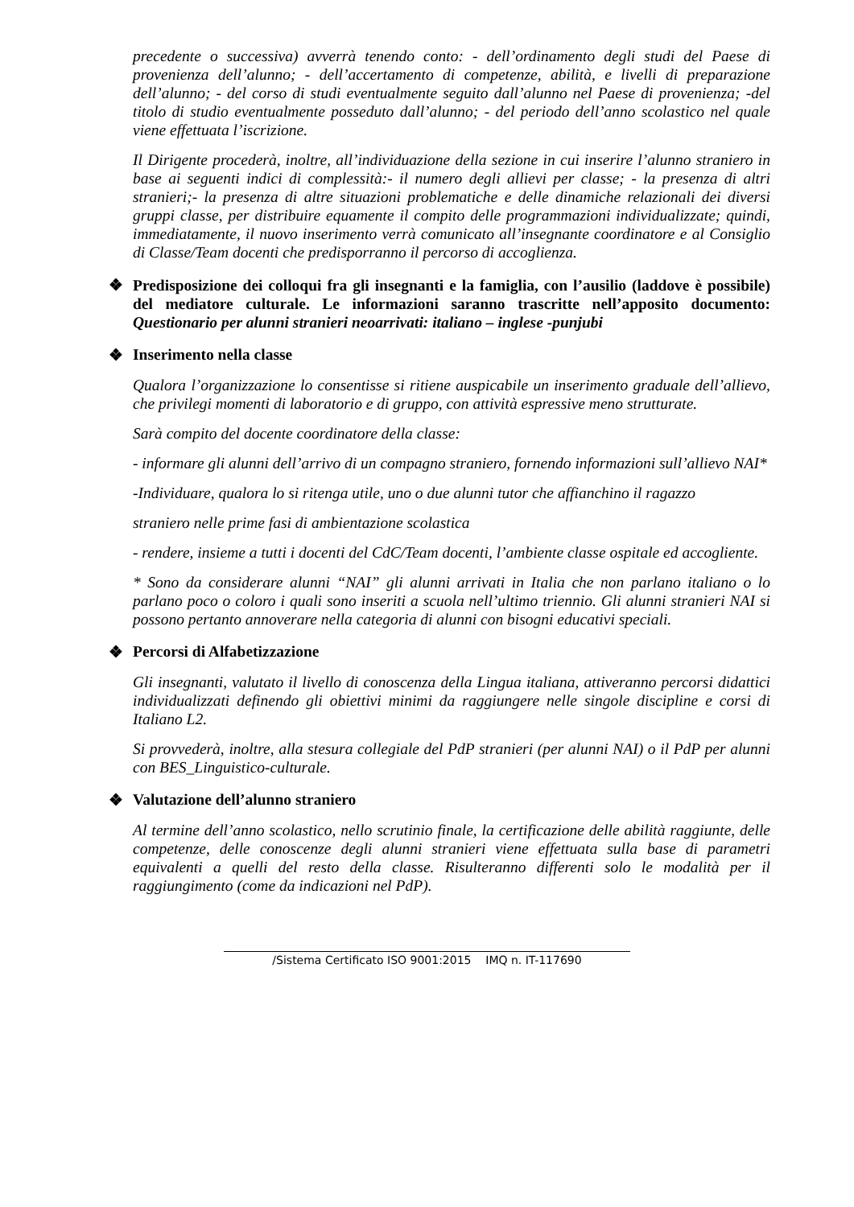precedente o successiva) avverrà tenendo conto: - dell’ordinamento degli studi del Paese di provenienza dell’alunno; - dell’accertamento di competenze, abilità, e livelli di preparazione dell’alunno; - del corso di studi eventualmente seguito dall’alunno nel Paese di provenienza; -del titolo di studio eventualmente posseduto dall’alunno; - del periodo dell’anno scolastico nel quale viene effettuata l’iscrizione.
Il Dirigente procederà, inoltre, all’individuazione della sezione in cui inserire l’alunno straniero in base ai seguenti indici di complessità:- il numero degli allievi per classe; - la presenza di altri stranieri;- la presenza di altre situazioni problematiche e delle dinamiche relazionali dei diversi gruppi classe, per distribuire equamente il compito delle programmazioni individualizzate; quindi, immediatamente, il nuovo inserimento verrà comunicato all’insegnante coordinatore e al Consiglio di Classe/Team docenti che predisporranno il percorso di accoglienza.
❖
Predisposizione dei colloqui fra gli insegnanti e la famiglia, con l’ausilio (laddove è possibile) del mediatore culturale. Le informazioni saranno trascritte nell’apposito documento: Questionario per alunni stranieri neoarrivati: italiano – inglese -punjubi
❖ Inserimento nella classe
Qualora l’organizzazione lo consentisse si ritiene auspicabile un inserimento graduale dell’allievo, che privilegi momenti di laboratorio e di gruppo, con attività espressive meno strutturate.
Sarà compito del docente coordinatore della classe:
- informare gli alunni dell’arrivo di un compagno straniero, fornendo informazioni sull’allievo NAI*
-Individuare, qualora lo si ritenga utile, uno o due alunni tutor che affianchino il ragazzo
straniero nelle prime fasi di ambientazione scolastica
- rendere, insieme a tutti i docenti del CdC/Team docenti, l’ambiente classe ospitale ed accogliente.
* Sono da considerare alunni “NAI” gli alunni arrivati in Italia che non parlano italiano o lo parlano poco o coloro i quali sono inseriti a scuola nell’ultimo triennio. Gli alunni stranieri NAI si possono pertanto annoverare nella categoria di alunni con bisogni educativi speciali.
❖ Percorsi di Alfabetizzazione
Gli insegnanti, valutato il livello di conoscenza della Lingua italiana, attiveranno percorsi didattici individualizzati definendo gli obiettivi minimi da raggiungere nelle singole discipline e corsi di Italiano L2.
Si provvederà, inoltre, alla stesura collegiale del PdP stranieri (per alunni NAI) o il PdP per alunni con BES_Linguistico-culturale.
❖ Valutazione dell’alunno straniero
Al termine dell’anno scolastico, nello scrutinio finale, la certificazione delle abilità raggiunte, delle competenze, delle conoscenze degli alunni stranieri viene effettuata sulla base di parametri equivalenti a quelli del resto della classe. Risulteranno differenti solo le modalità per il raggiungimento (come da indicazioni nel PdP).
/Sistema Certificato ISO 9001:2015 IMQ n. IT-117690